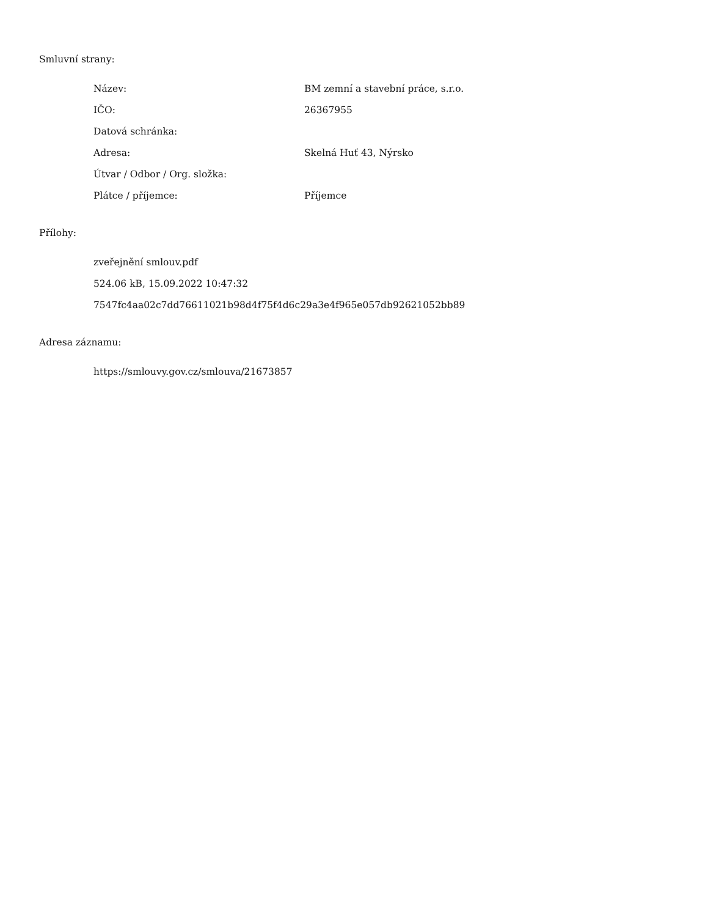Smluvní strany:
| Název: | BM zemní a stavební práce, s.r.o. |
| IČO: | 26367955 |
| Datová schránka: | |
| Adresa: | Skelná Huť 43, Nýrsko |
| Útvar / Odbor / Org. složka: | |
| Plátce / příjemce: | Příjemce |
Přílohy:
zveřejnění smlouv.pdf
524.06 kB, 15.09.2022 10:47:32
7547fc4aa02c7dd76611021b98d4f75f4d6c29a3e4f965e057db92621052bb89
Adresa záznamu:
https://smlouvy.gov.cz/smlouva/21673857